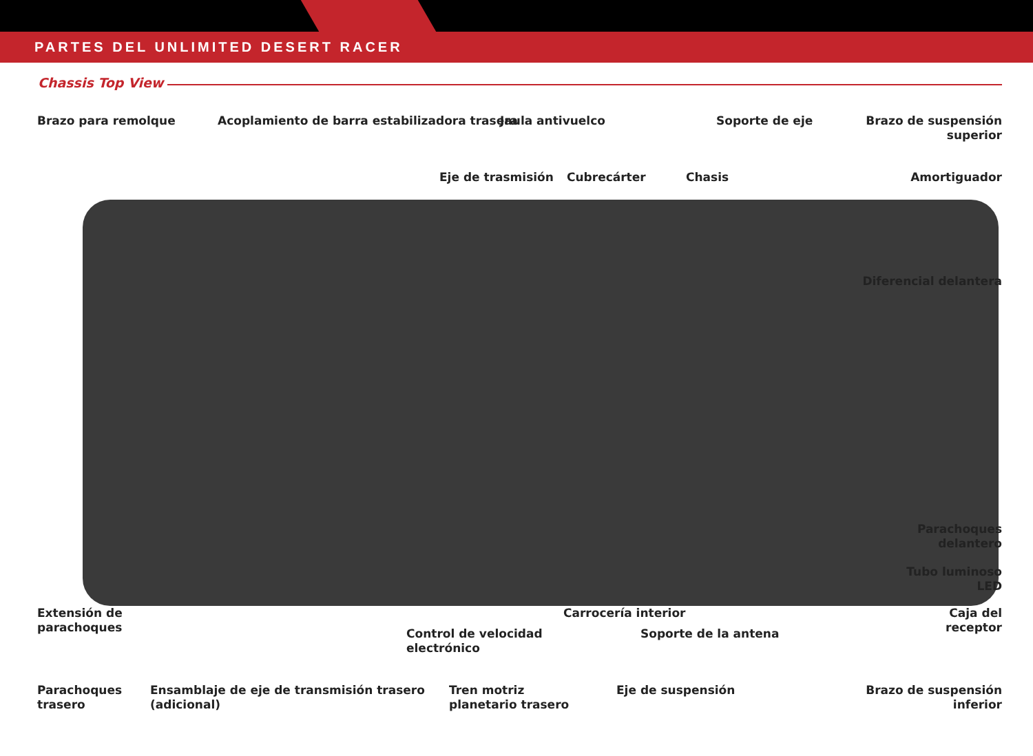PARTES DEL UNLIMITED DESERT RACER
Chassis Top View
Brazo para remolque
Acoplamiento de barra estabilizadora trasera
Jaula antivuelco Soporte de eje
Brazo de suspensión
superior
Eje de trasmisión Cubrecárter Chasis Amortiguador
Diferencial delantera
Parachoques
delantero
Tubo luminoso
LED
Extensión de
parachoques
Carrocería interior
Caja del
receptor
Control de velocidad
electrónico
Soporte de la antena
Parachoques
trasero
Ensamblaje de eje de transmisión trasero
(adicional)
Tren motriz
planetario trasero
Eje de suspensión
Brazo de suspensión
inferior